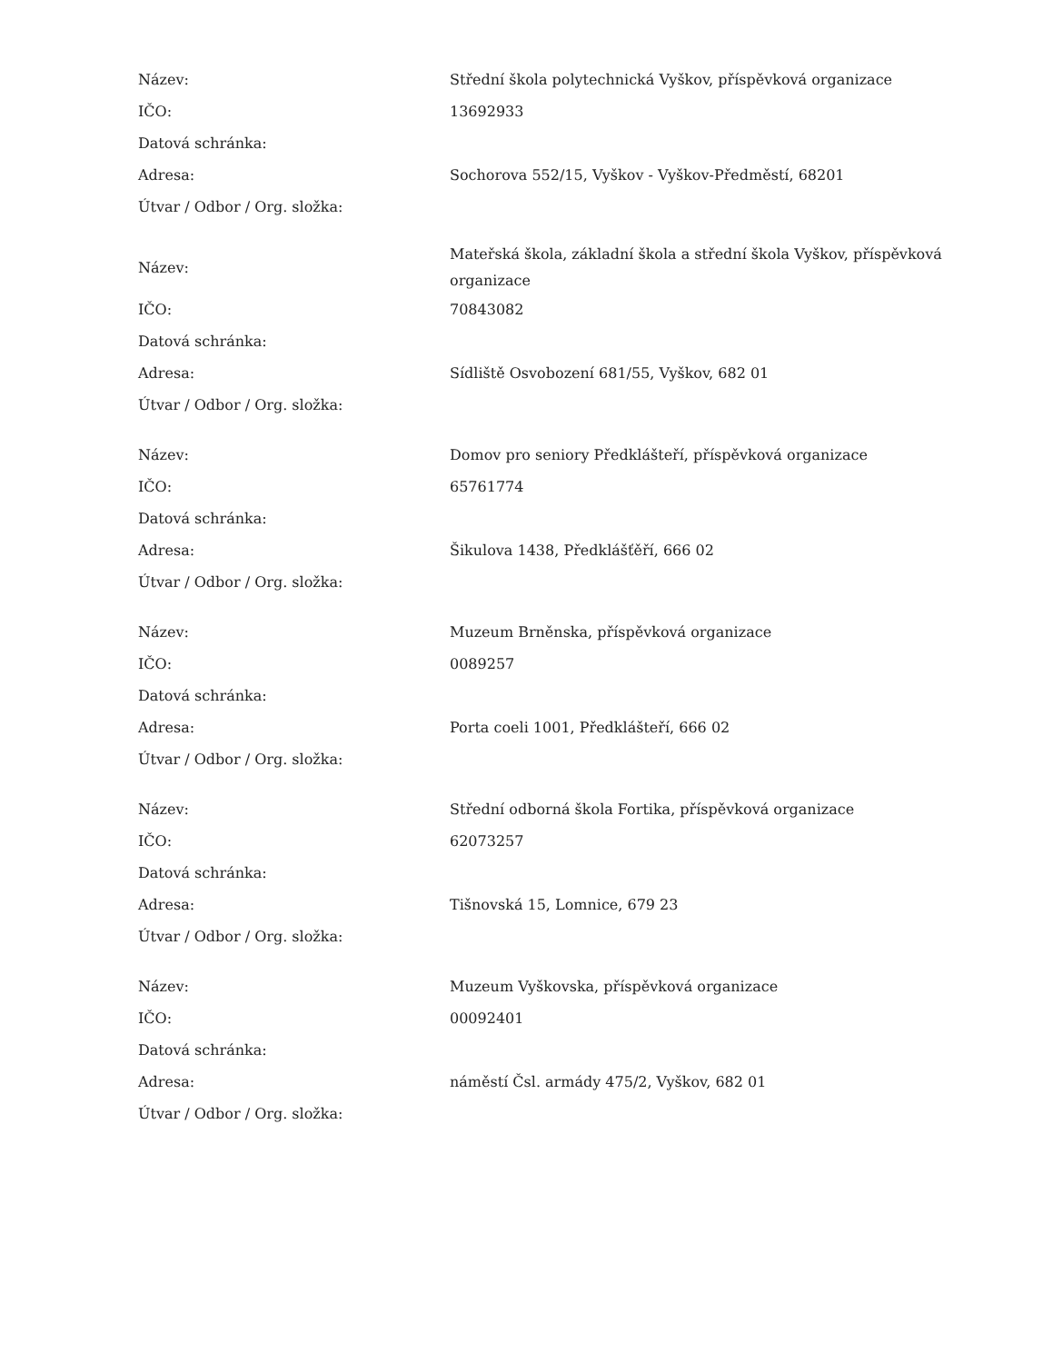| Název: | Střední škola polytechnická Vyškov, příspěvková organizace |
| IČO: | 13692933 |
| Datová schránka: | |
| Adresa: | Sochorova 552/15, Vyškov - Vyškov-Předměstí, 68201 |
| Útvar / Odbor / Org. složka: | |
| Název: | Mateřská škola, základní škola a střední škola Vyškov, příspěvková organizace |
| IČO: | 70843082 |
| Datová schránka: | |
| Adresa: | Sídliště Osvobození 681/55, Vyškov, 682 01 |
| Útvar / Odbor / Org. složka: | |
| Název: | Domov pro seniory Předklášteří, příspěvková organizace |
| IČO: | 65761774 |
| Datová schránka: | |
| Adresa: | Šikulova 1438, Předklášťěří, 666 02 |
| Útvar / Odbor / Org. složka: | |
| Název: | Muzeum Brněnska, příspěvková organizace |
| IČO: | 0089257 |
| Datová schránka: | |
| Adresa: | Porta coeli 1001, Předklášteří, 666 02 |
| Útvar / Odbor / Org. složka: | |
| Název: | Střední odborná škola Fortika, příspěvková organizace |
| IČO: | 62073257 |
| Datová schránka: | |
| Adresa: | Tišnovská 15, Lomnice, 679 23 |
| Útvar / Odbor / Org. složka: | |
| Název: | Muzeum Vyškovska, příspěvková organizace |
| IČO: | 00092401 |
| Datová schránka: | |
| Adresa: | náměstí Čsl. armády 475/2, Vyškov, 682 01 |
| Útvar / Odbor / Org. složka: | |